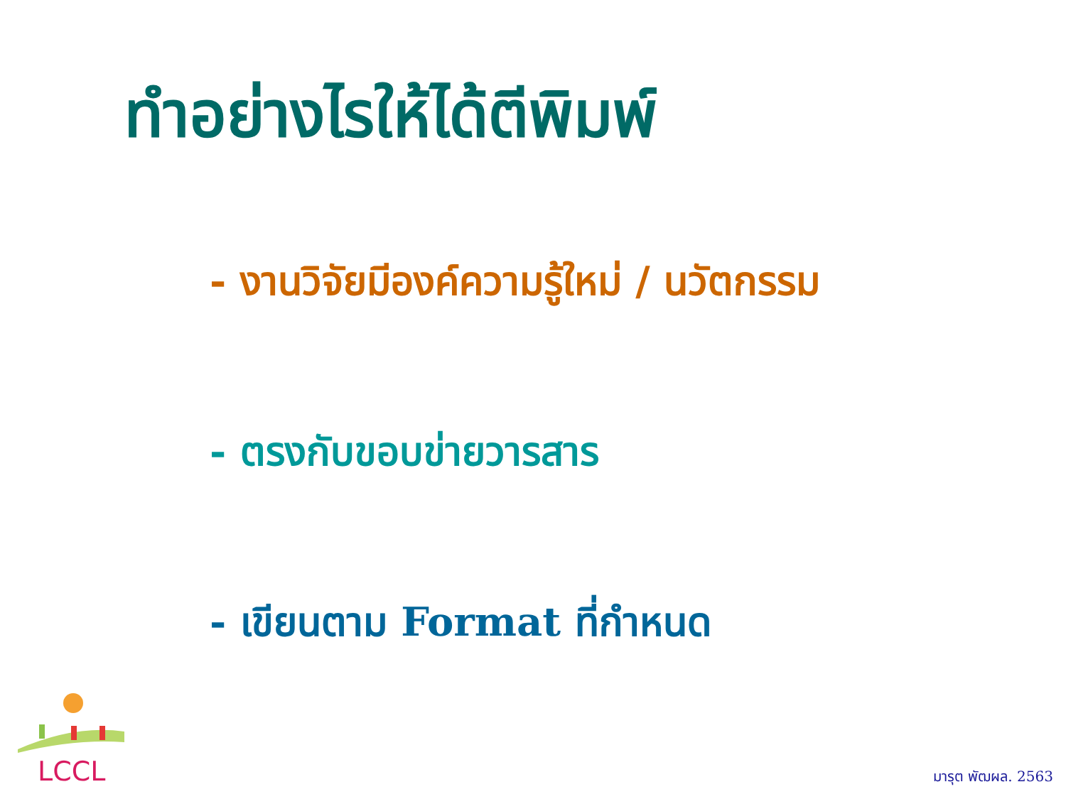ทำอย่างไรให้ได้ตีพิมพ์
- งานวิจัยมีองค์ความรู้ใหม่ / นวัตกรรม
- ตรงกับขอบข่ายวารสาร
- เขียนตาม Format ที่กำหนด
LCCL
มารุต พัฒผล. 2563